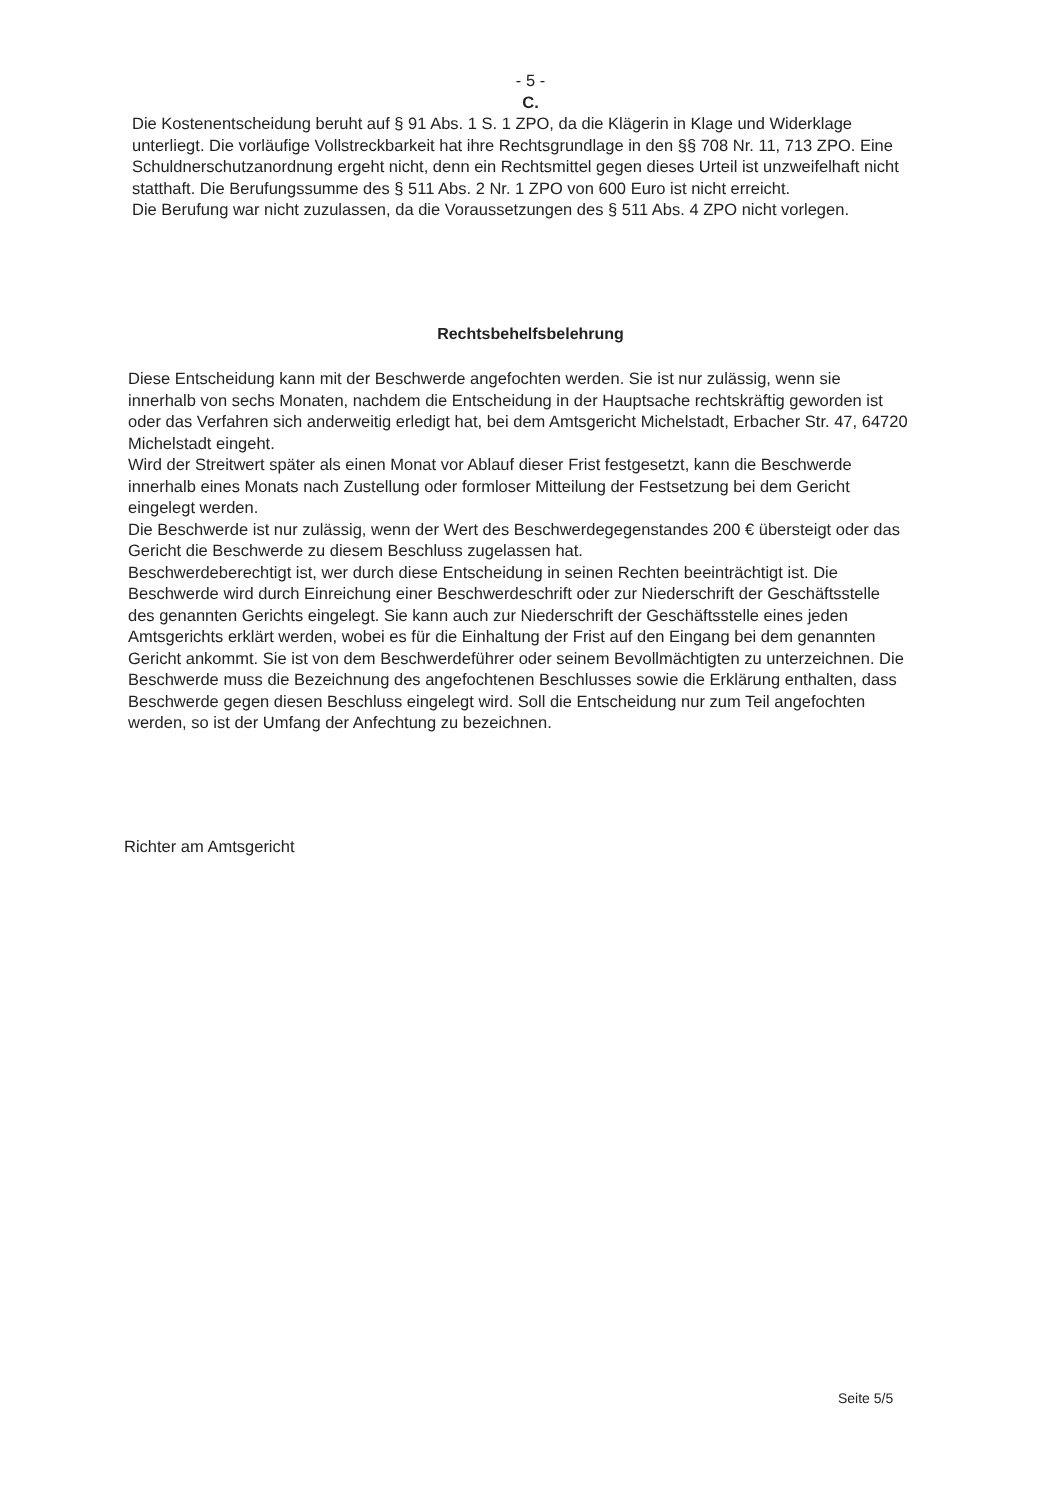- 5 -
C.
Die Kostenentscheidung beruht auf § 91 Abs. 1 S. 1 ZPO, da die Klägerin in Klage und Widerklage unterliegt. Die vorläufige Vollstreckbarkeit hat ihre Rechtsgrundlage in den §§ 708 Nr. 11, 713 ZPO. Eine Schuldnerschutzanordnung ergeht nicht, denn ein Rechtsmittel gegen dieses Urteil ist unzweifelhaft nicht statthaft. Die Berufungssumme des § 511 Abs. 2 Nr. 1 ZPO von 600 Euro ist nicht erreicht.
Die Berufung war nicht zuzulassen, da die Voraussetzungen des § 511 Abs. 4 ZPO nicht vorlegen.
Rechtsbehelfsbelehrung
Diese Entscheidung kann mit der Beschwerde angefochten werden. Sie ist nur zulässig, wenn sie innerhalb von sechs Monaten, nachdem die Entscheidung in der Hauptsache rechtskräftig geworden ist oder das Verfahren sich anderweitig erledigt hat, bei dem Amtsgericht Michelstadt, Erbacher Str. 47, 64720 Michelstadt eingeht.
Wird der Streitwert später als einen Monat vor Ablauf dieser Frist festgesetzt, kann die Beschwerde innerhalb eines Monats nach Zustellung oder formloser Mitteilung der Festsetzung bei dem Gericht eingelegt werden.
Die Beschwerde ist nur zulässig, wenn der Wert des Beschwerdegegenstandes 200 € übersteigt oder das Gericht die Beschwerde zu diesem Beschluss zugelassen hat.
Beschwerdeberechtigt ist, wer durch diese Entscheidung in seinen Rechten beeinträchtigt ist. Die Beschwerde wird durch Einreichung einer Beschwerdeschrift oder zur Niederschrift der Geschäftsstelle des genannten Gerichts eingelegt. Sie kann auch zur Niederschrift der Geschäftsstelle eines jeden Amtsgerichts erklärt werden, wobei es für die Einhaltung der Frist auf den Eingang bei dem genannten Gericht ankommt. Sie ist von dem Beschwerdeführer oder seinem Bevollmächtigten zu unterzeichnen. Die Beschwerde muss die Bezeichnung des angefochtenen Beschlusses sowie die Erklärung enthalten, dass Beschwerde gegen diesen Beschluss eingelegt wird. Soll die Entscheidung nur zum Teil angefochten werden, so ist der Umfang der Anfechtung zu bezeichnen.
Richter am Amtsgericht
Seite 5/5